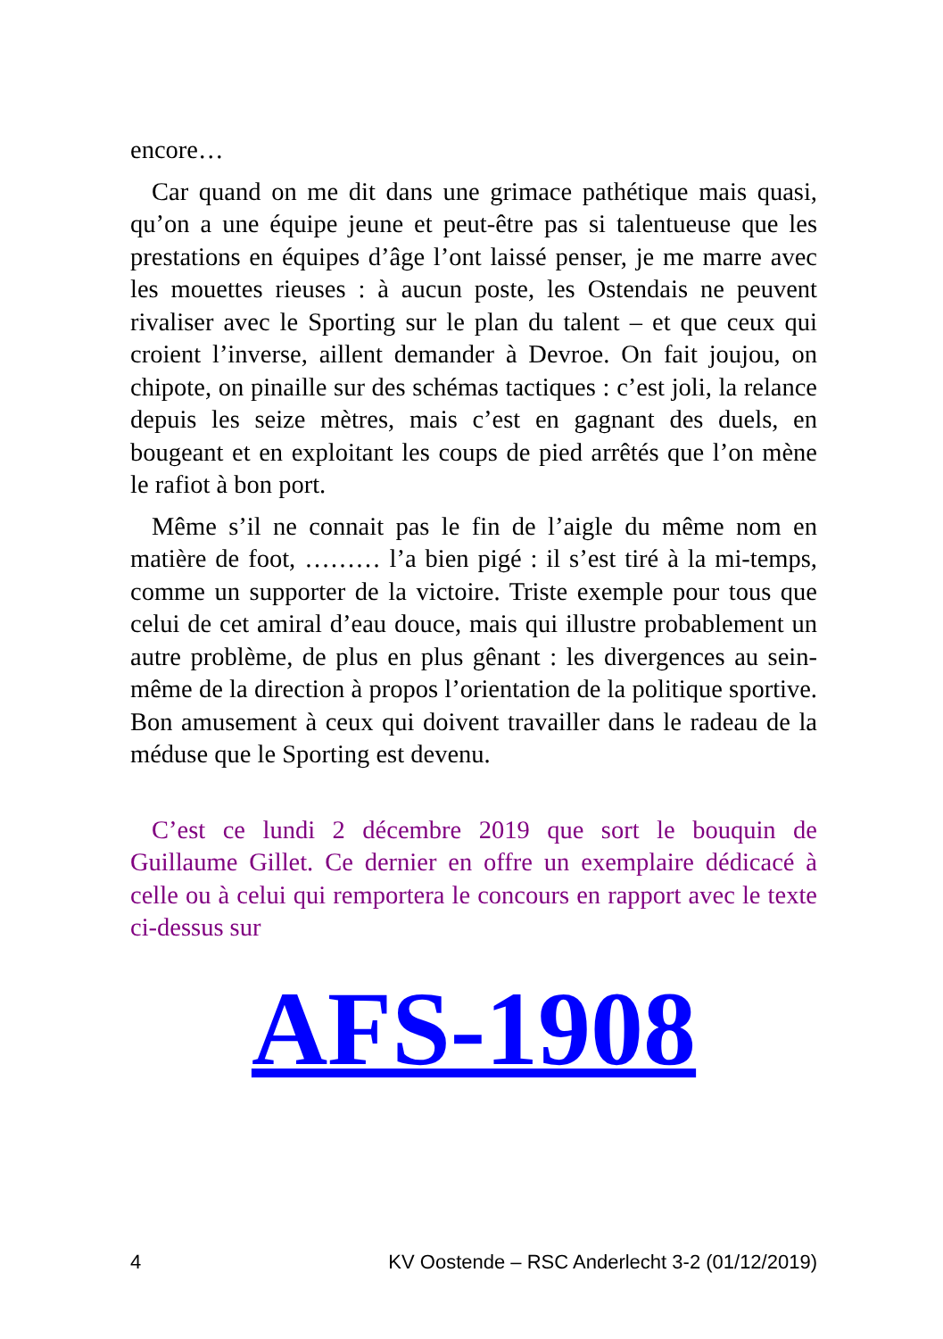encore…
Car quand on me dit dans une grimace pathétique mais quasi, qu’on a une équipe jeune et peut-être pas si talentueuse que les prestations en équipes d’âge l’ont laissé penser, je me marre avec les mouettes rieuses : à aucun poste, les Ostendais ne peuvent rivaliser avec le Sporting sur le plan du talent – et que ceux qui croient l’inverse, aillent demander à Devroe. On fait joujou, on chipote, on pinaille sur des schémas tactiques : c’est joli, la relance depuis les seize mètres, mais c’est en gagnant des duels, en bougeant et en exploitant les coups de pied arrêtés que l’on mène le rafiot à bon port.
Même s’il ne connait pas le fin de l’aigle du même nom en matière de foot, ……… l’a bien pigé : il s’est tiré à la mi-temps, comme un supporter de la victoire. Triste exemple pour tous que celui de cet amiral d’eau douce, mais qui illustre probablement un autre problème, de plus en plus gênant : les divergences au sein-même de la direction à propos l’orientation de la politique sportive. Bon amusement à ceux qui doivent travailler dans le radeau de la méduse que le Sporting est devenu.
C’est ce lundi 2 décembre 2019 que sort le bouquin de Guillaume Gillet. Ce dernier en offre un exemplaire dédicacé à celle ou à celui qui remportera le concours en rapport avec le texte ci-dessus sur
AFS-1908
4 KV Oostende – RSC Anderlecht 3-2 (01/12/2019)